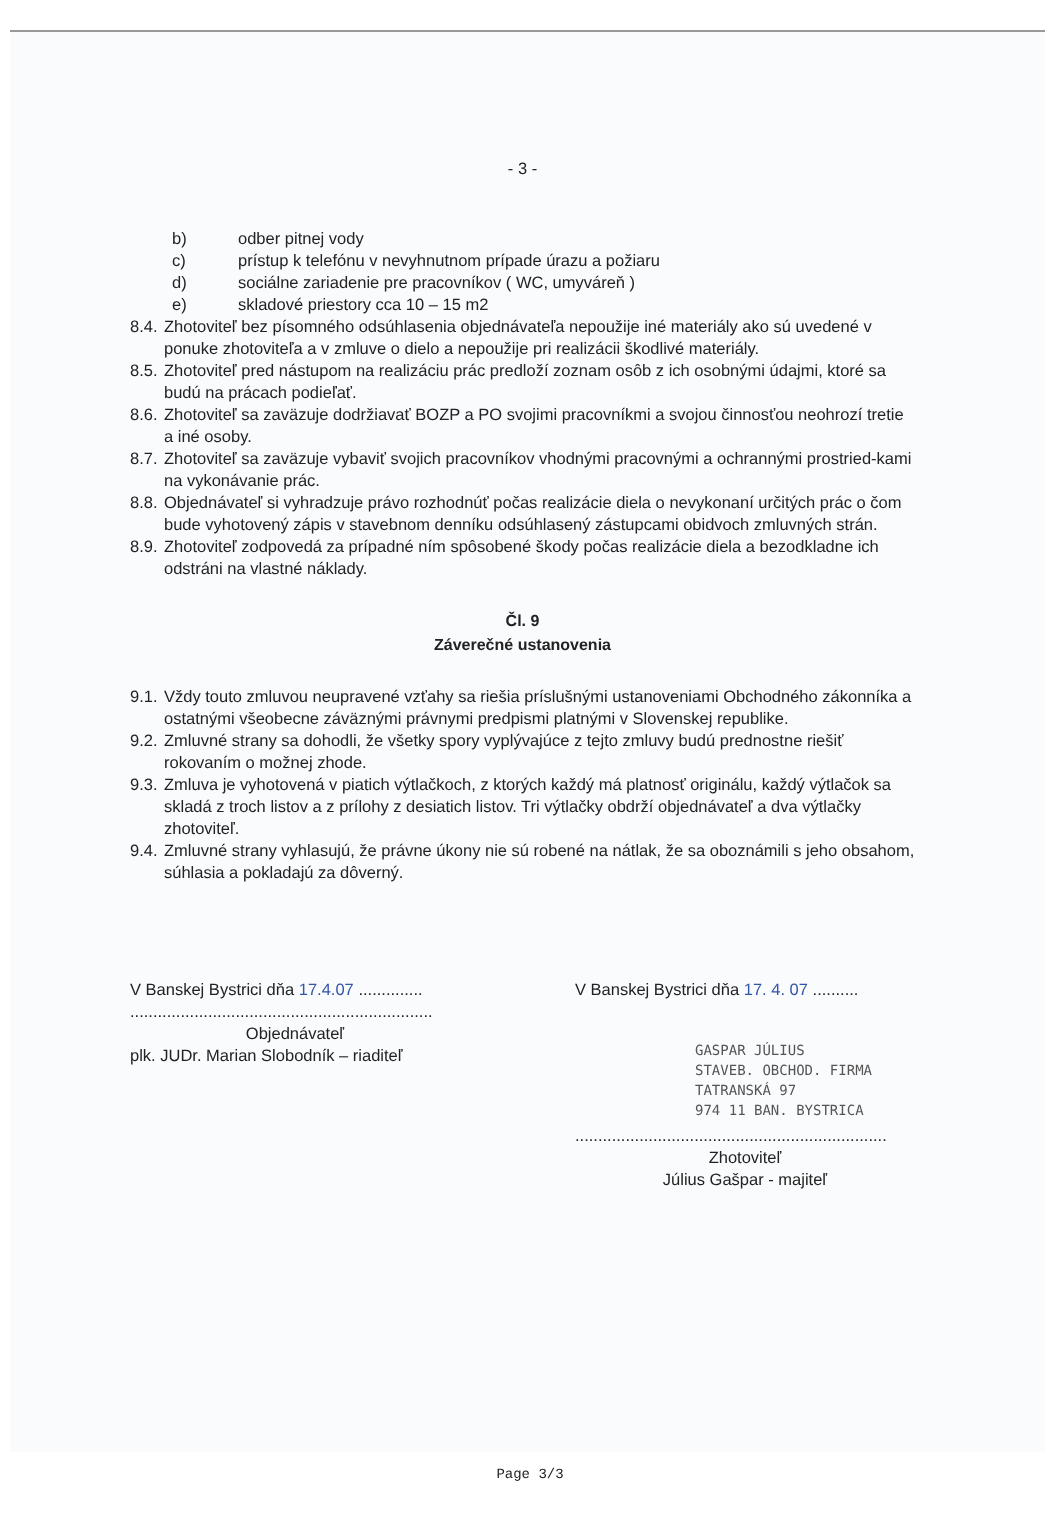- 3 -
b) odber pitnej vody
c) prístup k telefónu v nevyhnutnom prípade úrazu a požiaru
d) sociálne zariadenie pre pracovníkov ( WC, umyváreň )
e) skladové priestory cca 10 – 15 m2
8.4.
Zhotoviteľ bez písomného odsúhlasenia objednávateľa nepoužije iné materiály ako sú uvedené v ponuke zhotoviteľa a v zmluve o dielo a nepoužije pri realizácii škodlivé materiály.
8.5.
Zhotoviteľ pred nástupom na realizáciu prác predloží zoznam osôb z ich osobnými údajmi, ktoré sa budú na prácach podieľať.
8.6.
Zhotoviteľ sa zaväzuje dodržiavať BOZP a PO svojimi pracovníkmi a svojou činnosťou neohrozí tretie a iné osoby.
8.7.
Zhotoviteľ sa zaväzuje vybaviť svojich pracovníkov vhodnými pracovnými a ochrannými prostried-kami na vykonávanie prác.
8.8.
Objednávateľ si vyhradzuje právo rozhodnúť počas realizácie diela o nevykonaní určitých prác o čom bude vyhotovený zápis v stavebnom denníku odsúhlasený zástupcami obidvoch zmluvných strán.
8.9.
Zhotoviteľ zodpovedá za prípadné ním spôsobené škody počas realizácie diela a bezodkladne ich odstráni na vlastné náklady.
Čl. 9
Záverečné ustanovenia
9.1.
Vždy touto zmluvou neupravené vzťahy sa riešia príslušnými ustanoveniami Obchodného zákonníka a ostatnými všeobecne záväznými právnymi predpismi platnými v Slovenskej republike.
9.2.
Zmluvné strany sa dohodli, že všetky spory vyplývajúce z tejto zmluvy budú prednostne riešiť rokovaním o možnej zhode.
9.3.
Zmluva je vyhotovená v piatich výtlačkoch, z ktorých každý má platnosť originálu, každý výtlačok sa skladá z troch listov a z prílohy z desiatich listov. Tri výtlačky obdrží objednávateľ a dva výtlačky zhotoviteľ.
9.4.
Zmluvné strany vyhlasujú, že právne úkony nie sú robené na nátlak, že sa oboznámili s jeho obsahom, súhlasia a pokladajú za dôverný.
V Banskej Bystrici dňa 17.4.07 ..............
..................................................................
Objednávateľ
plk. JUDr. Marian Slobodník – riaditeľ
V Banskej Bystrici dňa 17. 4. 07 ..........
GASPAR JÚLIUS
STAVEB. OBCHOD. FIRMA
TATRANSKÁ 97
974 11 BAN. BYSTRICA
....................................................................
Zhotoviteľ
Július Gašpar - majiteľ
Page 3/3